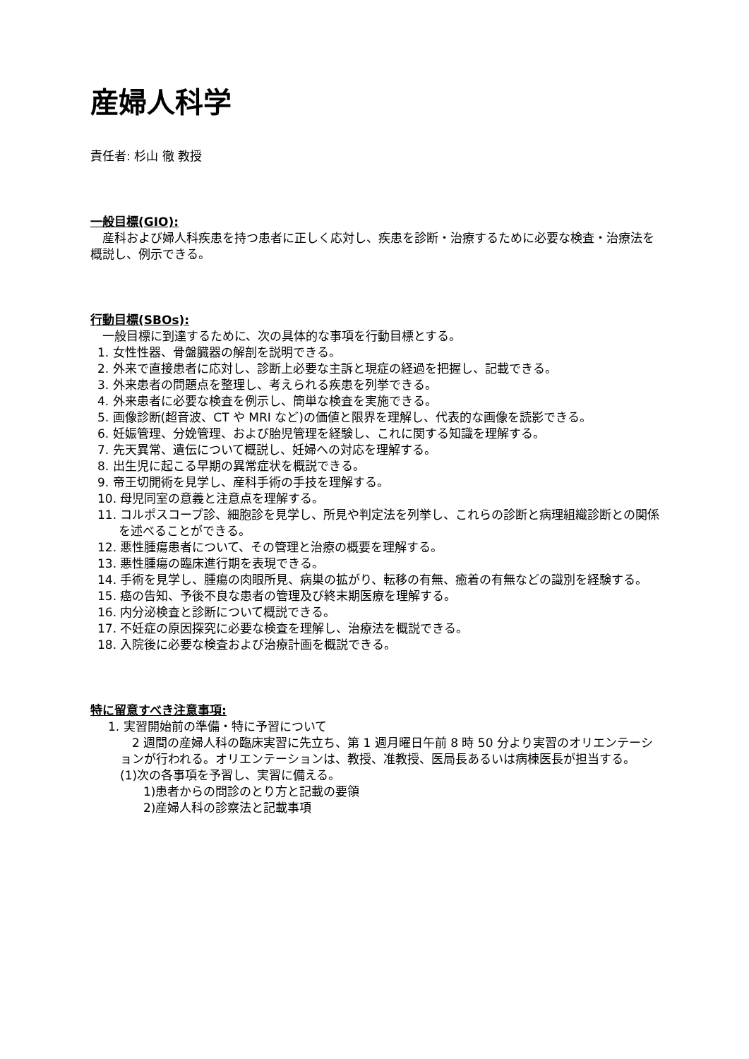産婦人科学
責任者: 杉山 徹 教授
一般目標(GIO):
　産科および婦人科疾患を持つ患者に正しく応対し、疾患を診断・治療するために必要な検査・治療法を概説し、例示できる。
行動目標(SBOs):
　一般目標に到達するために、次の具体的な事項を行動目標とする。
1. 女性性器、骨盤臓器の解剖を説明できる。
2. 外来で直接患者に応対し、診断上必要な主訴と現症の経過を把握し、記載できる。
3. 外来患者の問題点を整理し、考えられる疾患を列挙できる。
4. 外来患者に必要な検査を例示し、簡単な検査を実施できる。
5. 画像診断(超音波、CT や MRI など)の価値と限界を理解し、代表的な画像を読影できる。
6. 妊娠管理、分娩管理、および胎児管理を経験し、これに関する知識を理解する。
7. 先天異常、遺伝について概説し、妊婦への対応を理解する。
8. 出生児に起こる早期の異常症状を概説できる。
9. 帝王切開術を見学し、産科手術の手技を理解する。
10. 母児同室の意義と注意点を理解する。
11. コルポスコープ診、細胞診を見学し、所見や判定法を列挙し、これらの診断と病理組織診断との関係を述べることができる。
12. 悪性腫瘍患者について、その管理と治療の概要を理解する。
13. 悪性腫瘍の臨床進行期を表現できる。
14. 手術を見学し、腫瘍の肉眼所見、病巣の拡がり、転移の有無、癒着の有無などの識別を経験する。
15. 癌の告知、予後不良な患者の管理及び終末期医療を理解する。
16. 内分泌検査と診断について概説できる。
17. 不妊症の原因探究に必要な検査を理解し、治療法を概説できる。
18. 入院後に必要な検査および治療計画を概説できる。
特に留意すべき注意事項:
1. 実習開始前の準備・特に予習について
　2 週間の産婦人科の臨床実習に先立ち、第 1 週月曜日午前 8 時 50 分より実習のオリエンテーションが行われる。オリエンテーションは、教授、准教授、医局長あるいは病棟医長が担当する。
(1)次の各事項を予習し、実習に備える。
1)患者からの問診のとり方と記載の要領
2)産婦人科の診察法と記載事項